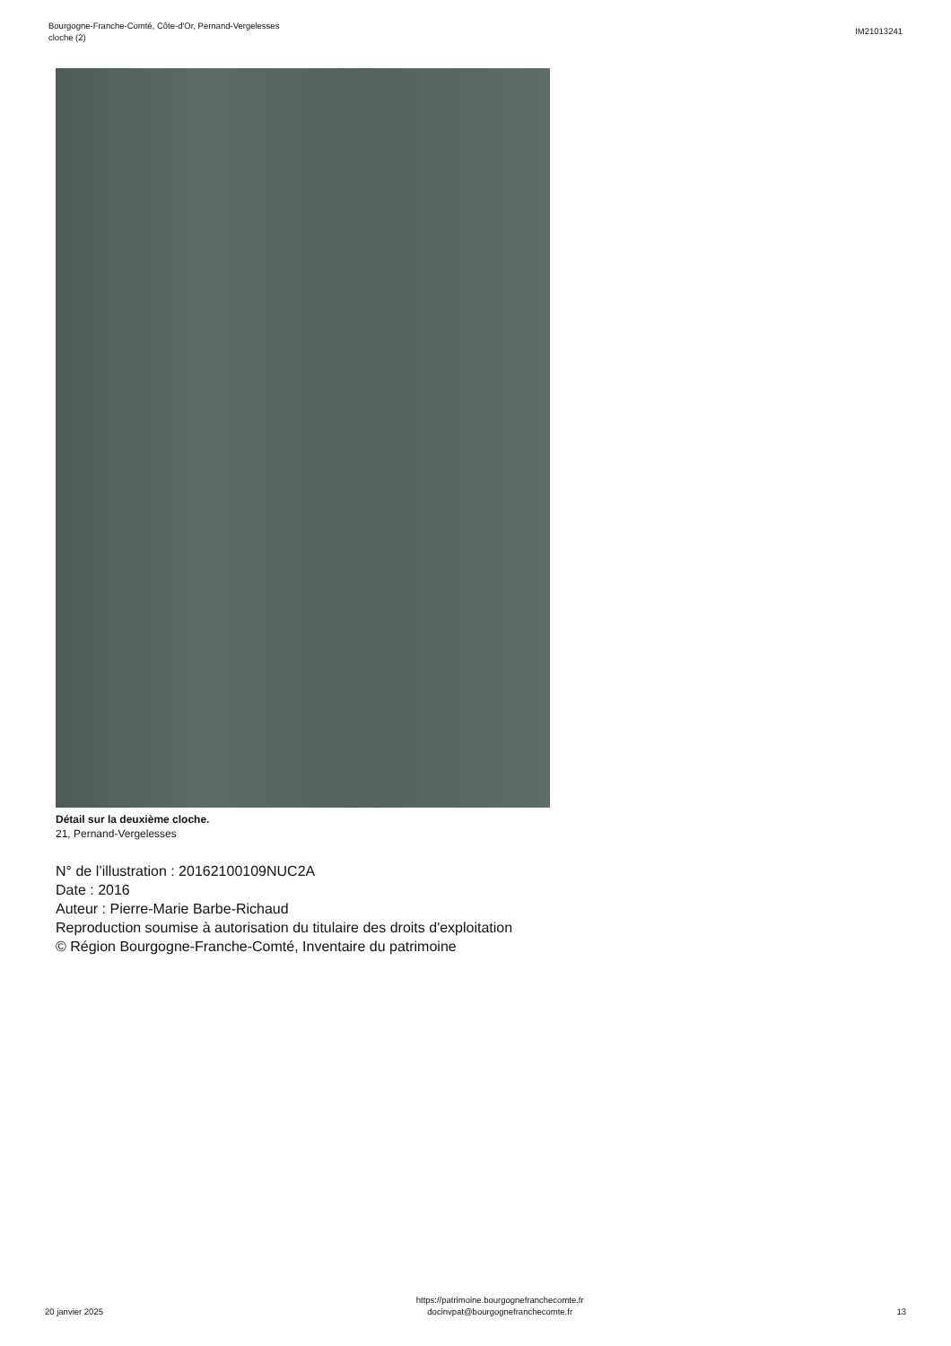Bourgogne-Franche-Comté, Côte-d'Or, Pernand-Vergelesses
cloche (2)
IM21013241
Détail sur la deuxième cloche.
21, Pernand-Vergelesses
N° de l’illustration : 20162100109NUC2A
Date : 2016
Auteur : Pierre-Marie Barbe-Richaud
Reproduction soumise à autorisation du titulaire des droits d'exploitation
© Région Bourgogne-Franche-Comté, Inventaire du patrimoine
20 janvier 2025
https://patrimoine.bourgognefranchecomte.fr
docinvpat@bourgognefranchecomte.fr
13